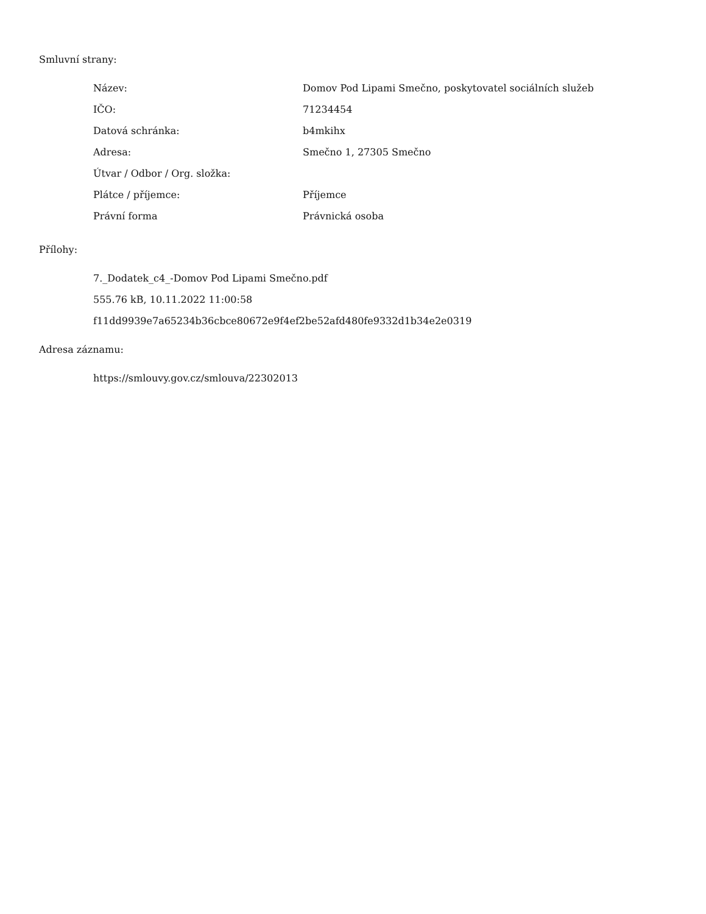Smluvní strany:
| Název: | Domov Pod Lipami Smečno, poskytovatel sociálních služeb |
| IČO: | 71234454 |
| Datová schránka: | b4mkihx |
| Adresa: | Smečno 1, 27305 Smečno |
| Útvar / Odbor / Org. složka: | |
| Plátce / příjemce: | Příjemce |
| Právní forma | Právnická osoba |
Přílohy:
7._Dodatek_c4_-Domov Pod Lipami Smečno.pdf
555.76 kB, 10.11.2022 11:00:58
f11dd9939e7a65234b36cbce80672e9f4ef2be52afd480fe9332d1b34e2e0319
Adresa záznamu:
https://smlouvy.gov.cz/smlouva/22302013